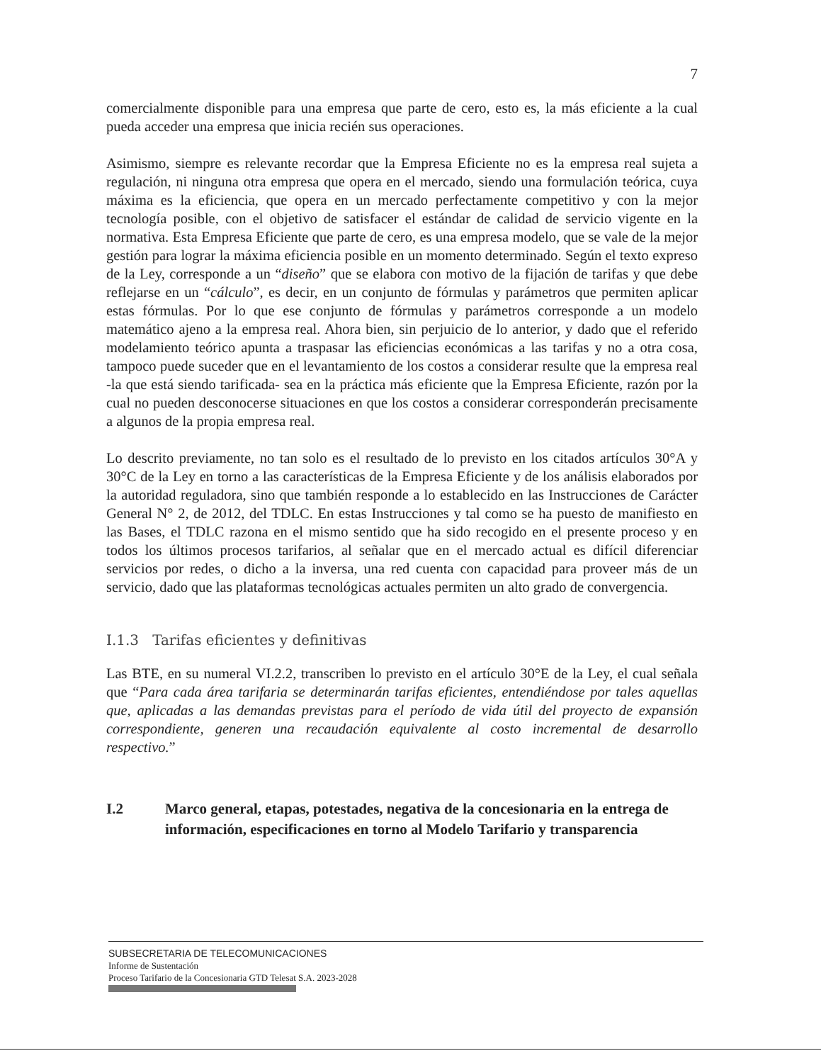7
comercialmente disponible para una empresa que parte de cero, esto es, la más eficiente a la cual pueda acceder una empresa que inicia recién sus operaciones.
Asimismo, siempre es relevante recordar que la Empresa Eficiente no es la empresa real sujeta a regulación, ni ninguna otra empresa que opera en el mercado, siendo una formulación teórica, cuya máxima es la eficiencia, que opera en un mercado perfectamente competitivo y con la mejor tecnología posible, con el objetivo de satisfacer el estándar de calidad de servicio vigente en la normativa. Esta Empresa Eficiente que parte de cero, es una empresa modelo, que se vale de la mejor gestión para lograr la máxima eficiencia posible en un momento determinado. Según el texto expreso de la Ley, corresponde a un “diseño” que se elabora con motivo de la fijación de tarifas y que debe reflejarse en un “cálculo”, es decir, en un conjunto de fórmulas y parámetros que permiten aplicar estas fórmulas. Por lo que ese conjunto de fórmulas y parámetros corresponde a un modelo matemático ajeno a la empresa real. Ahora bien, sin perjuicio de lo anterior, y dado que el referido modelamiento teórico apunta a traspasar las eficiencias económicas a las tarifas y no a otra cosa, tampoco puede suceder que en el levantamiento de los costos a considerar resulte que la empresa real -la que está siendo tarificada- sea en la práctica más eficiente que la Empresa Eficiente, razón por la cual no pueden desconocerse situaciones en que los costos a considerar corresponderán precisamente a algunos de la propia empresa real.
Lo descrito previamente, no tan solo es el resultado de lo previsto en los citados artículos 30°A y 30°C de la Ley en torno a las características de la Empresa Eficiente y de los análisis elaborados por la autoridad reguladora, sino que también responde a lo establecido en las Instrucciones de Carácter General N° 2, de 2012, del TDLC. En estas Instrucciones y tal como se ha puesto de manifiesto en las Bases, el TDLC razona en el mismo sentido que ha sido recogido en el presente proceso y en todos los últimos procesos tarifarios, al señalar que en el mercado actual es difícil diferenciar servicios por redes, o dicho a la inversa, una red cuenta con capacidad para proveer más de un servicio, dado que las plataformas tecnológicas actuales permiten un alto grado de convergencia.
I.1.3 Tarifas eficientes y definitivas
Las BTE, en su numeral VI.2.2, transcriben lo previsto en el artículo 30°E de la Ley, el cual señala que “Para cada área tarifaria se determinarán tarifas eficientes, entendiéndose por tales aquellas que, aplicadas a las demandas previstas para el período de vida útil del proyecto de expansión correspondiente, generen una recaudación equivalente al costo incremental de desarrollo respectivo.”
I.2 Marco general, etapas, potestades, negativa de la concesionaria en la entrega de información, especificaciones en torno al Modelo Tarifario y transparencia
SUBSECRETARIA DE TELECOMUNICACIONES
Informe de Sustentación
Proceso Tarifario de la Concesionaria GTD Telesat S.A. 2023-2028